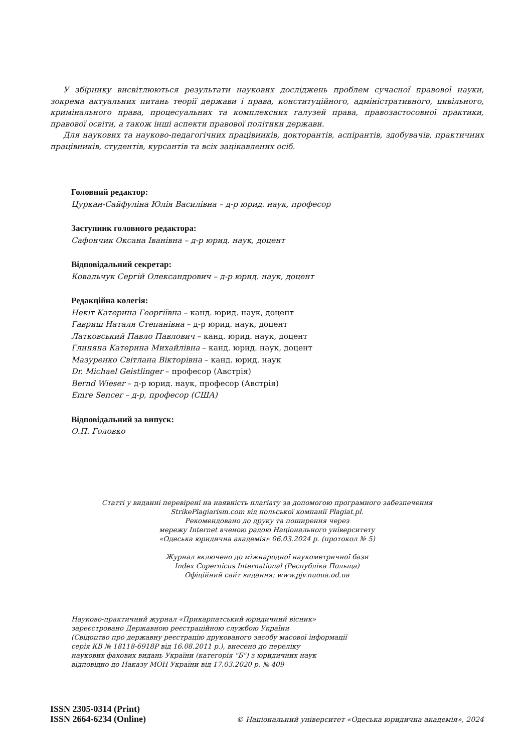У збірнику висвітлюються результати наукових досліджень проблем сучасної правової науки, зокрема актуальних питань теорії держави і права, конституційного, адміністративного, цивільного, кримінального права, процесуальних та комплексних галузей права, правозастосовної практики, правової освіти, а також інші аспекти правової політики держави.
Для наукових та науково-педагогічних працівників, докторантів, аспірантів, здобувачів, практичних працівників, студентів, курсантів та всіх зацікавлених осіб.
Головний редактор:
Цуркан-Сайфуліна Юлія Василівна – д-р юрид. наук, професор
Заступник головного редактора:
Сафончик Оксана Іванівна – д-р юрид. наук, доцент
Відповідальний секретар:
Ковальчук Сергій Олександрович – д-р юрид. наук, доцент
Редакційна колегія:
Некіт Катерина Георгіївна – канд. юрид. наук, доцент
Гавриш Наталя Степанівна – д-р юрид. наук, доцент
Латковський Павло Павлович – канд. юрид. наук, доцент
Глиняна Катерина Михайлівна – канд. юрид. наук, доцент
Мазуренко Світлана Вікторівна – канд. юрид. наук
Dr. Michael Geistlinger – професор (Австрія)
Bernd Wieser – д-р юрид. наук, професор (Австрія)
Emre Sencer – д-р, професор (США)
Відповідальний за випуск:
О.П. Головко
Статті у виданні перевірені на наявність плагіату за допомогою програмного забезпечення
StrikePlagiarism.com від польської компанії Plagiat.pl.
Рекомендовано до друку та поширення через
мережу Internet вченою радою Національного університету
«Одеська юридична академія» 06.03.2024 р. (протокол № 5)
Журнал включено до міжнародної наукометричної бази
Index Copernicus International (Республіка Польща)
Офіційний сайт видання: www.pjv.nuoua.od.ua
Науково-практичний журнал «Прикарпатський юридичний вісник»
зареєстровано Державною реєстраційною службою України
(Свідоцтво про державну реєстрацію друкованого засобу масової інформації
серія КВ № 18118-6918Р від 16.08.2011 р.), внесено до переліку
наукових фахових видань України (категорія "Б") з юридичних наук
відповідно до Наказу МОН України від 17.03.2020 р. № 409
ISSN 2305-0314 (Print)
ISSN 2664-6234 (Online)
© Національний університет «Одеська юридична академія», 2024